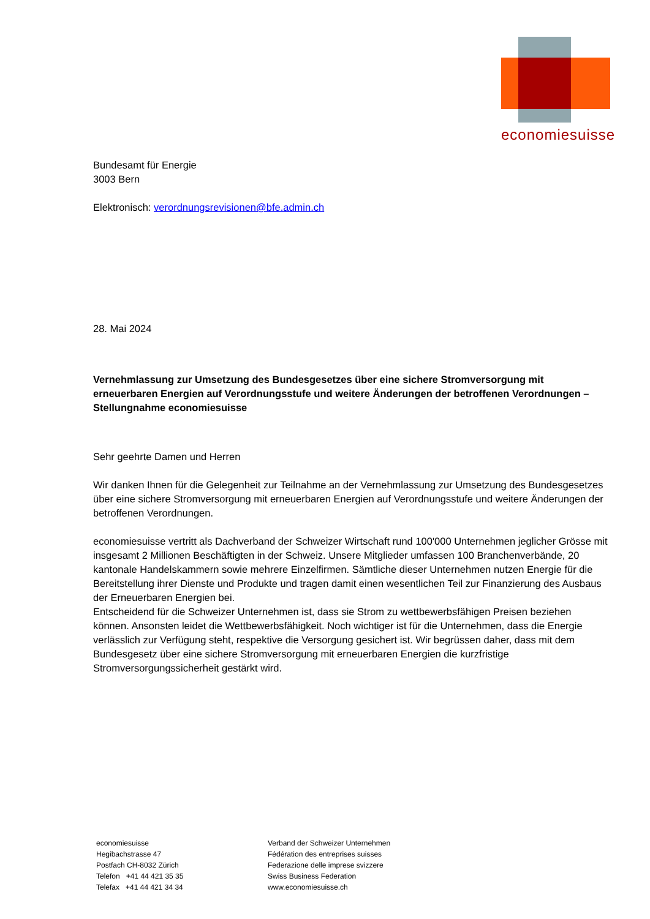economiesuisse
Bundesamt für Energie
3003 Bern
Elektronisch: verordnungsrevisionen@bfe.admin.ch
28. Mai 2024
Vernehmlassung zur Umsetzung des Bundesgesetzes über eine sichere Stromversorgung mit erneuerbaren Energien auf Verordnungsstufe und weitere Änderungen der betroffenen Verordnungen – Stellungnahme economiesuisse
Sehr geehrte Damen und Herren
Wir danken Ihnen für die Gelegenheit zur Teilnahme an der Vernehmlassung zur Umsetzung des Bundesgesetzes über eine sichere Stromversorgung mit erneuerbaren Energien auf Verordnungsstufe und weitere Änderungen der betroffenen Verordnungen.
economiesuisse vertritt als Dachverband der Schweizer Wirtschaft rund 100'000 Unternehmen jeglicher Grösse mit insgesamt 2 Millionen Beschäftigten in der Schweiz. Unsere Mitglieder umfassen 100 Branchenverbände, 20 kantonale Handelskammern sowie mehrere Einzelfirmen. Sämtliche dieser Unternehmen nutzen Energie für die Bereitstellung ihrer Dienste und Produkte und tragen damit einen wesentlichen Teil zur Finanzierung des Ausbaus der Erneuerbaren Energien bei.
Entscheidend für die Schweizer Unternehmen ist, dass sie Strom zu wettbewerbsfähigen Preisen beziehen können. Ansonsten leidet die Wettbewerbsfähigkeit. Noch wichtiger ist für die Unternehmen, dass die Energie verlässlich zur Verfügung steht, respektive die Versorgung gesichert ist. Wir begrüssen daher, dass mit dem Bundesgesetz über eine sichere Stromversorgung mit erneuerbaren Energien die kurzfristige Stromversorgungssicherheit gestärkt wird.
economiesuisse
Hegibachstrasse 47
Postfach CH-8032 Zürich
Telefon +41 44 421 35 35
Telefax +41 44 421 34 34
Verband der Schweizer Unternehmen
Fédération des entreprises suisses
Federazione delle imprese svizzere
Swiss Business Federation
www.economiesuisse.ch